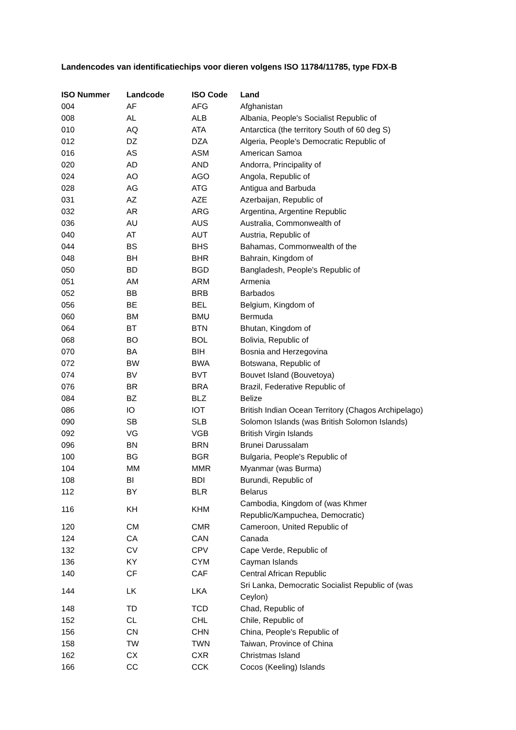Landencodes van identificatiechips voor dieren volgens ISO 11784/11785, type FDX-B
| ISO Nummer | Landcode | ISO Code | Land |
| --- | --- | --- | --- |
| 004 | AF | AFG | Afghanistan |
| 008 | AL | ALB | Albania, People's Socialist Republic of |
| 010 | AQ | ATA | Antarctica (the territory South of 60 deg S) |
| 012 | DZ | DZA | Algeria, People's Democratic Republic of |
| 016 | AS | ASM | American Samoa |
| 020 | AD | AND | Andorra, Principality of |
| 024 | AO | AGO | Angola, Republic of |
| 028 | AG | ATG | Antigua and Barbuda |
| 031 | AZ | AZE | Azerbaijan, Republic of |
| 032 | AR | ARG | Argentina, Argentine Republic |
| 036 | AU | AUS | Australia, Commonwealth of |
| 040 | AT | AUT | Austria, Republic of |
| 044 | BS | BHS | Bahamas, Commonwealth of the |
| 048 | BH | BHR | Bahrain, Kingdom of |
| 050 | BD | BGD | Bangladesh, People's Republic of |
| 051 | AM | ARM | Armenia |
| 052 | BB | BRB | Barbados |
| 056 | BE | BEL | Belgium, Kingdom of |
| 060 | BM | BMU | Bermuda |
| 064 | BT | BTN | Bhutan, Kingdom of |
| 068 | BO | BOL | Bolivia, Republic of |
| 070 | BA | BIH | Bosnia and Herzegovina |
| 072 | BW | BWA | Botswana, Republic of |
| 074 | BV | BVT | Bouvet Island (Bouvetoya) |
| 076 | BR | BRA | Brazil, Federative Republic of |
| 084 | BZ | BLZ | Belize |
| 086 | IO | IOT | British Indian Ocean Territory (Chagos Archipelago) |
| 090 | SB | SLB | Solomon Islands (was British Solomon Islands) |
| 092 | VG | VGB | British Virgin Islands |
| 096 | BN | BRN | Brunei Darussalam |
| 100 | BG | BGR | Bulgaria, People's Republic of |
| 104 | MM | MMR | Myanmar (was Burma) |
| 108 | BI | BDI | Burundi, Republic of |
| 112 | BY | BLR | Belarus |
| 116 | KH | KHM | Cambodia, Kingdom of (was Khmer Republic/Kampuchea, Democratic) |
| 120 | CM | CMR | Cameroon, United Republic of |
| 124 | CA | CAN | Canada |
| 132 | CV | CPV | Cape Verde, Republic of |
| 136 | KY | CYM | Cayman Islands |
| 140 | CF | CAF | Central African Republic |
| 144 | LK | LKA | Sri Lanka, Democratic Socialist Republic of (was Ceylon) |
| 148 | TD | TCD | Chad, Republic of |
| 152 | CL | CHL | Chile, Republic of |
| 156 | CN | CHN | China, People's Republic of |
| 158 | TW | TWN | Taiwan, Province of China |
| 162 | CX | CXR | Christmas Island |
| 166 | CC | CCK | Cocos (Keeling) Islands |